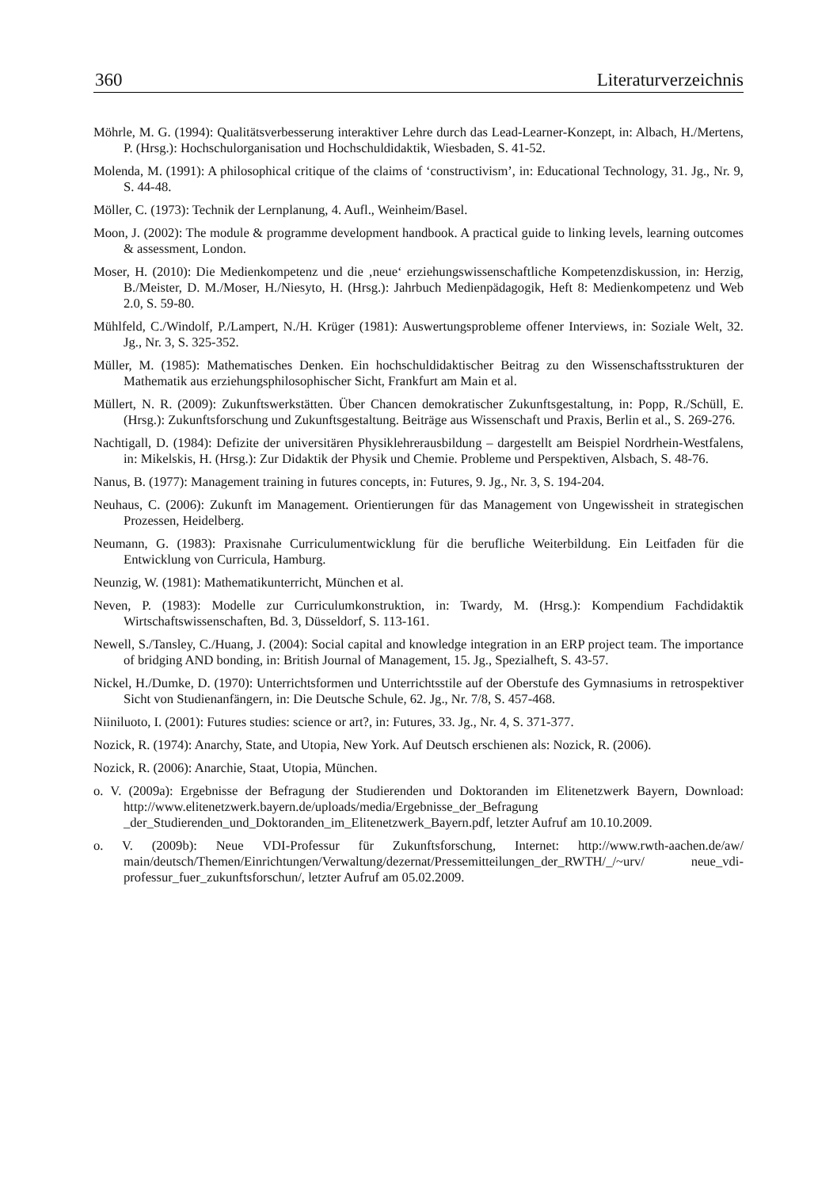360 Literaturverzeichnis
Möhrle, M. G. (1994): Qualitätsverbesserung interaktiver Lehre durch das Lead-Learner-Konzept, in: Albach, H./Mertens, P. (Hrsg.): Hochschulorganisation und Hochschuldidaktik, Wiesbaden, S. 41-52.
Molenda, M. (1991): A philosophical critique of the claims of ‘constructivism’, in: Educational Technology, 31. Jg., Nr. 9, S. 44-48.
Möller, C. (1973): Technik der Lernplanung, 4. Aufl., Weinheim/Basel.
Moon, J. (2002): The module & programme development handbook. A practical guide to linking levels, learning outcomes & assessment, London.
Moser, H. (2010): Die Medienkompetenz und die ‚neue‘ erziehungswissenschaftliche Kompetenz­diskussion, in: Herzig, B./Meister, D. M./Moser, H./Niesyto, H. (Hrsg.): Jahrbuch Medien­pädagogik, Heft 8: Medienkompetenz und Web 2.0, S. 59-80.
Mühlfeld, C./Windolf, P./Lampert, N./H. Krüger (1981): Auswertungsprobleme offener Interviews, in: Soziale Welt, 32. Jg., Nr. 3, S. 325-352.
Müller, M. (1985): Mathematisches Denken. Ein hochschuldidaktischer Beitrag zu den Wissens­chaftsstrukturen der Mathematik aus erziehungsphilosophischer Sicht, Frankfurt am Main et al.
Müllert, N. R. (2009): Zukunftswerkstätten. Über Chancen demokratischer Zukunftsgestaltung, in: Popp, R./Schüll, E. (Hrsg.): Zukunftsforschung und Zukunftsgestaltung. Beiträge aus Wissenschaft und Praxis, Berlin et al., S. 269-276.
Nachtigall, D. (1984): Defizite der universitären Physiklehrerausbildung – dargestellt am Beispiel Nordrhein-Westfalens, in: Mikelskis, H. (Hrsg.): Zur Didaktik der Physik und Chemie. Probleme und Perspektiven, Alsbach, S. 48-76.
Nanus, B. (1977): Management training in futures concepts, in: Futures, 9. Jg., Nr. 3, S. 194-204.
Neuhaus, C. (2006): Zukunft im Management. Orientierungen für das Management von Ungewissheit in strategischen Prozessen, Heidelberg.
Neumann, G. (1983): Praxisnahe Curriculumentwicklung für die berufliche Weiterbildung. Ein Leitfaden für die Entwicklung von Curricula, Hamburg.
Neunzig, W. (1981): Mathematikunterricht, München et al.
Neven, P. (1983): Modelle zur Curriculumkonstruktion, in: Twardy, M. (Hrsg.): Kompendium Fachdidaktik Wirtschaftswissenschaften, Bd. 3, Düsseldorf, S. 113-161.
Newell, S./Tansley, C./Huang, J. (2004): Social capital and knowledge integration in an ERP project team. The importance of bridging AND bonding, in: British Journal of Management, 15. Jg., Spezialheft, S. 43-57.
Nickel, H./Dumke, D. (1970): Unterrichtsformen und Unterrichtsstile auf der Oberstufe des Gymnasiums in retrospektiver Sicht von Studienanfängern, in: Die Deutsche Schule, 62. Jg., Nr. 7/8, S. 457-468.
Niiniluoto, I. (2001): Futures studies: science or art?, in: Futures, 33. Jg., Nr. 4, S. 371-377.
Nozick, R. (1974): Anarchy, State, and Utopia, New York. Auf Deutsch erschienen als: Nozick, R. (2006).
Nozick, R. (2006): Anarchie, Staat, Utopia, München.
o. V. (2009a): Ergebnisse der Befragung der Studierenden und Doktoranden im Elitenetzwerk Bayern, Download: http://www.elitenetzwerk.bayern.de/uploads/media/Ergebnisse_der_Befragung _der_Studierenden_und_Doktoranden_im_Elitenetzwerk_Bayern.pdf, letzter Aufruf am 10.10.2009.
o. V. (2009b): Neue VDI-Professur für Zukunftsforschung, Internet: http://www.rwth-aachen.de/aw/ main/deutsch/Themen/Einrichtungen/Verwaltung/dezernat/Pressemitteilungen_der_RWTH/_/~urv/ neue_vdi-professur_fuer_zukunftsforschun/, letzter Aufruf am 05.02.2009.